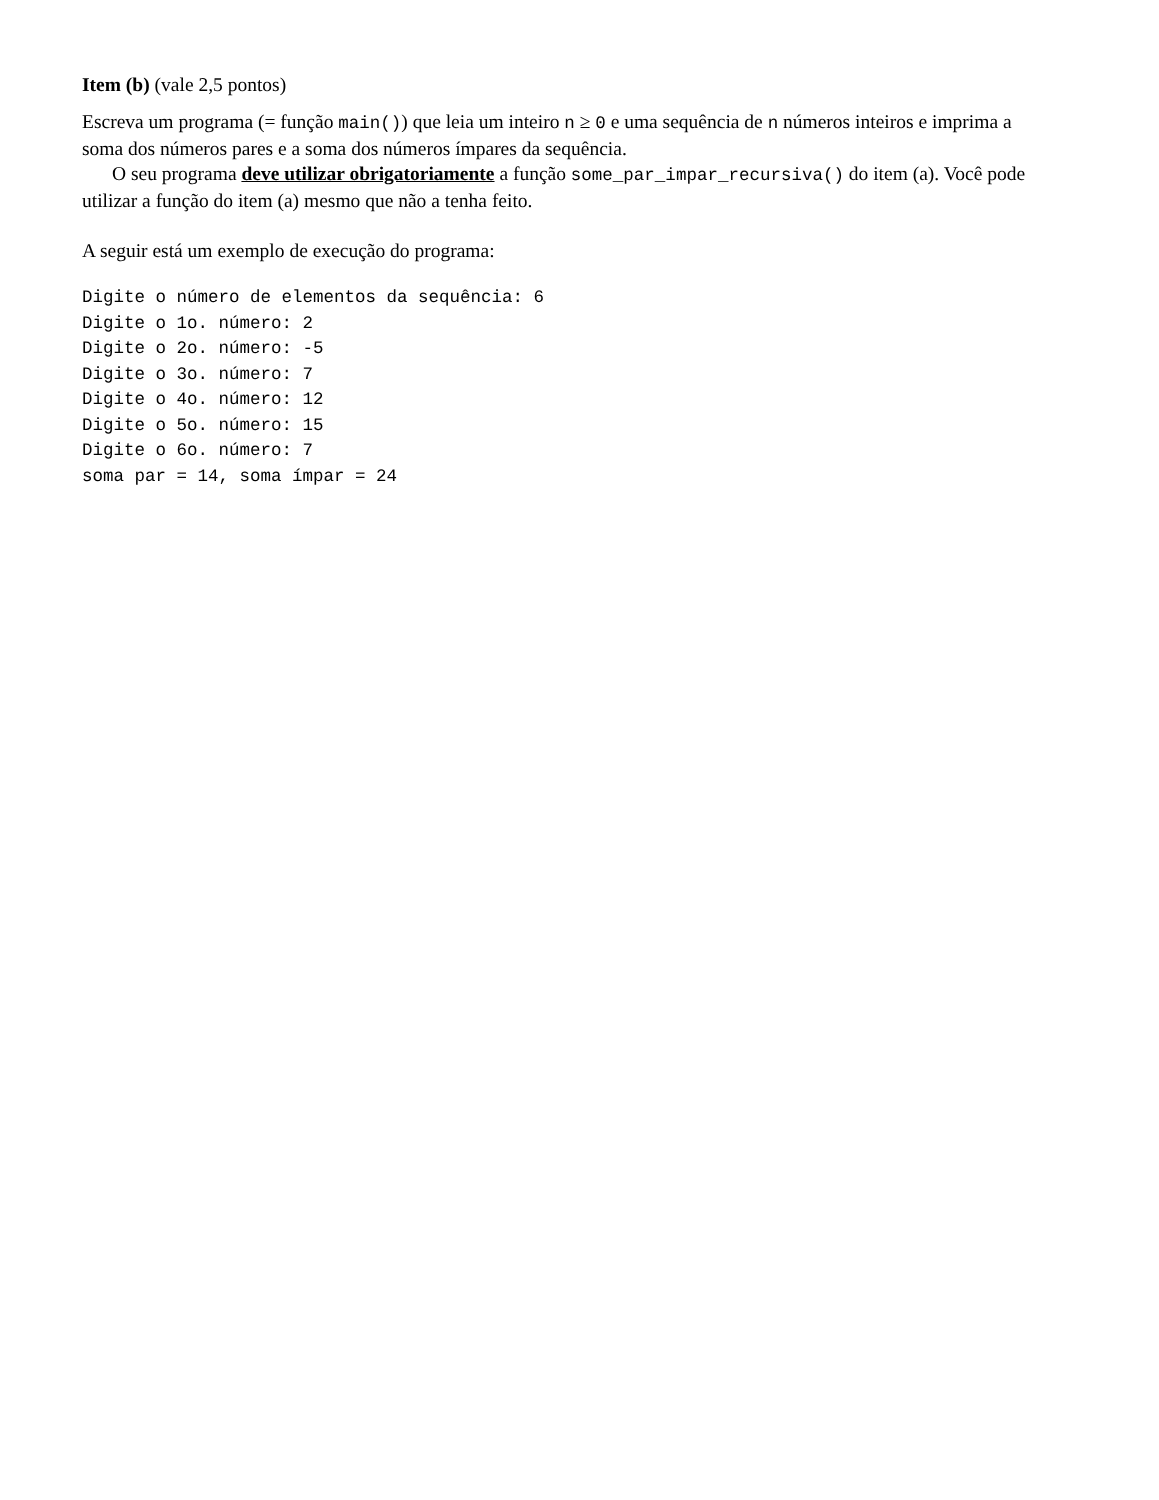Item (b) (vale 2,5 pontos)
Escreva um programa (= função main()) que leia um inteiro n ≥ 0 e uma sequência de n números inteiros e imprima a soma dos números pares e a soma dos números ímpares da sequência.
O seu programa deve utilizar obrigatoriamente a função some_par_impar_recursiva() do item (a). Você pode utilizar a função do item (a) mesmo que não a tenha feito.
A seguir está um exemplo de execução do programa:
Digite o número de elementos da sequência: 6
Digite o 1o. número: 2
Digite o 2o. número: -5
Digite o 3o. número: 7
Digite o 4o. número: 12
Digite o 5o. número: 15
Digite o 6o. número: 7
soma par = 14, soma ímpar = 24